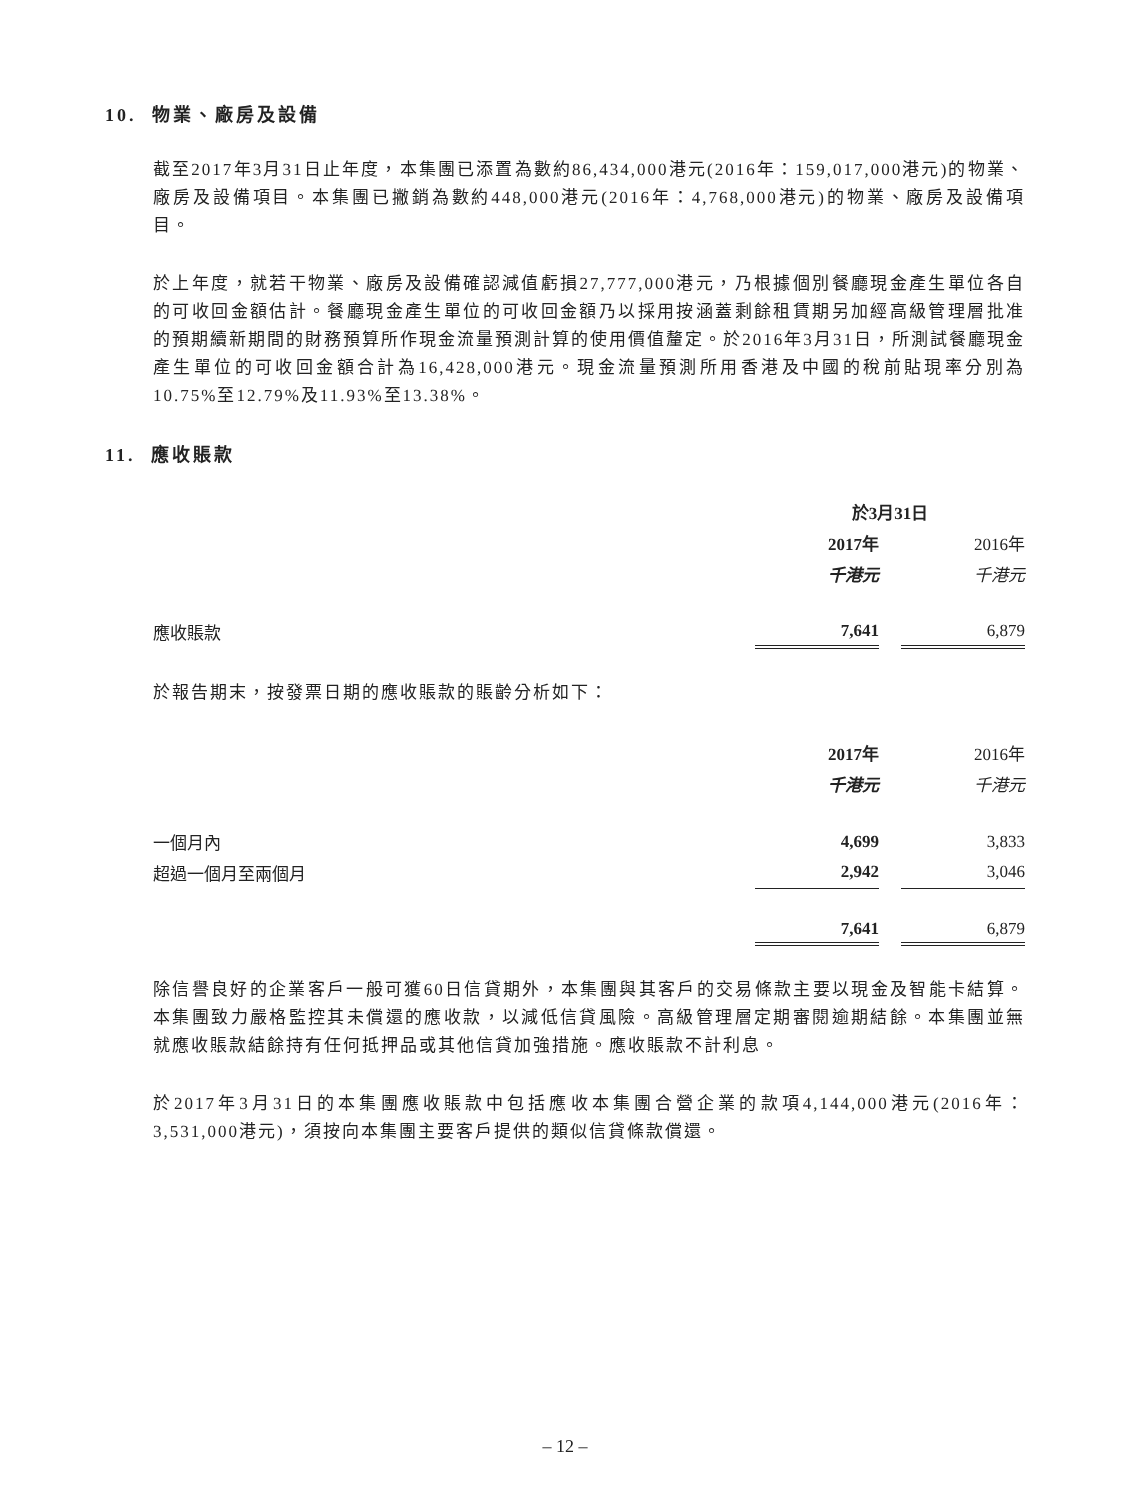10. 物業、廠房及設備
截至2017年3月31日止年度，本集團已添置為數約86,434,000港元(2016年：159,017,000港元)的物業、廠房及設備項目。本集團已撇銷為數約448,000港元(2016年：4,768,000港元)的物業、廠房及設備項目。
於上年度，就若干物業、廠房及設備確認減值虧損27,777,000港元，乃根據個別餐廳現金產生單位各自的可收回金額估計。餐廳現金產生單位的可收回金額乃以採用按涵蓋剩餘租賃期另加經高級管理層批准的預期續新期間的財務預算所作現金流量預測計算的使用價值釐定。於2016年3月31日，所測試餐廳現金產生單位的可收回金額合計為16,428,000港元。現金流量預測所用香港及中國的稅前貼現率分別為10.75%至12.79%及11.93%至13.38%。
11. 應收賬款
| | 於3月31日 | | |
| --- | --- | --- | --- |
| | 2017年 | | 2016年 |
| | 千港元 | | 千港元 |
| 應收賬款 | 7,641 | | 6,879 |
於報告期末，按發票日期的應收賬款的賬齡分析如下：
| | 2017年 | | 2016年 |
| --- | --- | --- | --- |
| | 千港元 | | 千港元 |
| 一個月內 | 4,699 | | 3,833 |
| 超過一個月至兩個月 | 2,942 | | 3,046 |
| | 7,641 | | 6,879 |
除信譽良好的企業客戶一般可獲60日信貸期外，本集團與其客戶的交易條款主要以現金及智能卡結算。本集團致力嚴格監控其未償還的應收款，以減低信貸風險。高級管理層定期審閱逾期結餘。本集團並無就應收賬款結餘持有任何抵押品或其他信貸加強措施。應收賬款不計利息。
於2017年3月31日的本集團應收賬款中包括應收本集團合營企業的款項4,144,000港元(2016年：3,531,000港元)，須按向本集團主要客戶提供的類似信貸條款償還。
– 12 –